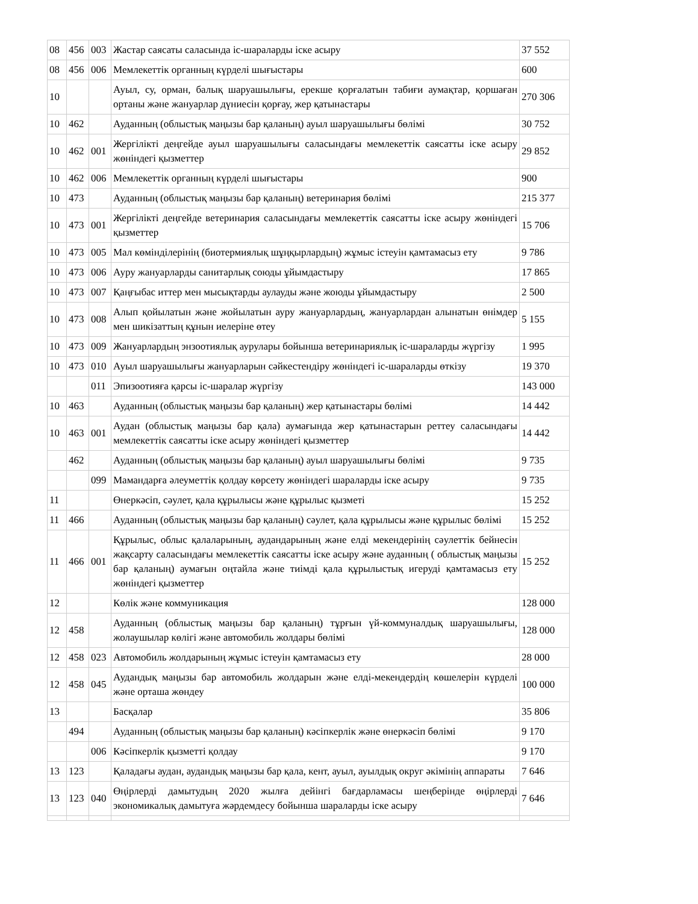| 08 | 456 | 003 | Жастар саясаты саласында іс-шараларды іске асыру | 37 552 |
| 08 | 456 | 006 | Мемлекеттік органның күрделі шығыстары | 600 |
| 10 | | | Ауыл, су, орман, балық шаруашылығы, ерекше қорғалатын табиғи аумақтар, қоршаған ортаны және жануарлар дүниесін қорғау, жер қатынастары | 270 306 |
| 10 | 462 | | Ауданның (облыстық маңызы бар қаланың) ауыл шаруашылығы бөлімі | 30 752 |
| 10 | 462 | 001 | Жергілікті деңгейде ауыл шаруашылығы саласындағы мемлекеттік саясатты іске асыру жөніндегі қызметтер | 29 852 |
| 10 | 462 | 006 | Мемлекеттік органның күрделі шығыстары | 900 |
| 10 | 473 | | Ауданның (облыстық маңызы бар қаланың) ветеринария бөлімі | 215 377 |
| 10 | 473 | 001 | Жергілікті деңгейде ветеринария саласындағы мемлекеттік саясатты іске асыру жөніндегі қызметтер | 15 706 |
| 10 | 473 | 005 | Мал көмінділерінің (биотермиялық шұңқырлардың) жұмыс істеуін қамтамасыз ету | 9 786 |
| 10 | 473 | 006 | Ауру жануарларды санитарлық союды ұйымдастыру | 17 865 |
| 10 | 473 | 007 | Қаңғыбас иттер мен мысықтарды аулауды және жоюды ұйымдастыру | 2 500 |
| 10 | 473 | 008 | Алып қойылатын және жойылатын ауру жануарлардың, жануарлардан алынатын өнімдер мен шикізаттың құнын иелеріне өтеу | 5 155 |
| 10 | 473 | 009 | Жануарлардың энзоотиялық аурулары бойынша ветеринариялық іс-шараларды жүргізу | 1 995 |
| 10 | 473 | 010 | Ауыл шаруашылығы жануарларын сәйкестендіру жөніндегі іс-шараларды өткізу | 19 370 |
| | | 011 | Эпизоотияға қарсы іс-шаралар жүргізу | 143 000 |
| 10 | 463 | | Ауданның (облыстық маңызы бар қаланың) жер қатынастары бөлімі | 14 442 |
| 10 | 463 | 001 | Аудан (облыстық маңызы бар қала) аумағында жер қатынастарын реттеу саласындағы мемлекеттік саясатты іске асыру жөніндегі қызметтер | 14 442 |
| | 462 | | Ауданның (облыстық маңызы бар қаланың) ауыл шаруашылығы бөлімі | 9 735 |
| | | 099 | Мамандарға әлеуметтік қолдау көрсету жөніндегі шараларды іске асыру | 9 735 |
| 11 | | | Өнеркәсіп, сәулет, қала құрылысы және құрылыс қызметі | 15 252 |
| 11 | 466 | | Ауданның (облыстық маңызы бар қаланың) сәулет, қала құрылысы және құрылыс бөлімі | 15 252 |
| 11 | 466 | 001 | Құрылыс, облыс қалаларының, аудандарының және елді мекендерінің сәулеттік бейнесін жақсарту саласындағы мемлекеттік саясатты іске асыру және ауданның ( облыстық маңызы бар қаланың) аумағын оңтайла және тиімді қала құрылыстық игеруді қамтамасыз ету жөніндегі қызметтер | 15 252 |
| 12 | | | Көлік және коммуникация | 128 000 |
| 12 | 458 | | Ауданның (облыстық маңызы бар қаланың) тұрғын үй-коммуналдық шаруашылығы, жолаушылар көлігі және автомобиль жолдары бөлімі | 128 000 |
| 12 | 458 | 023 | Автомобиль жолдарының жұмыс істеуін қамтамасыз ету | 28 000 |
| 12 | 458 | 045 | Аудандық маңызы бар автомобиль жолдарын және елді-мекендердің көшелерін күрделі және орташа жөндеу | 100 000 |
| 13 | | | Басқалар | 35 806 |
| | 494 | | Ауданның (облыстық маңызы бар қаланың) кәсіпкерлік және өнеркәсіп бөлімі | 9 170 |
| | | 006 | Кәсіпкерлік қызметті қолдау | 9 170 |
| 13 | 123 | | Қаладағы аудан, аудандық маңызы бар қала, кент, ауыл, ауылдық округ әкімінің аппараты | 7 646 |
| 13 | 123 | 040 | Өңірлерді дамытудың 2020 жылға дейінгі бағдарламасы шеңберінде өңірлерді экономикалық дамытуға жәрдемдесу бойынша шараларды іске асыру | 7 646 |